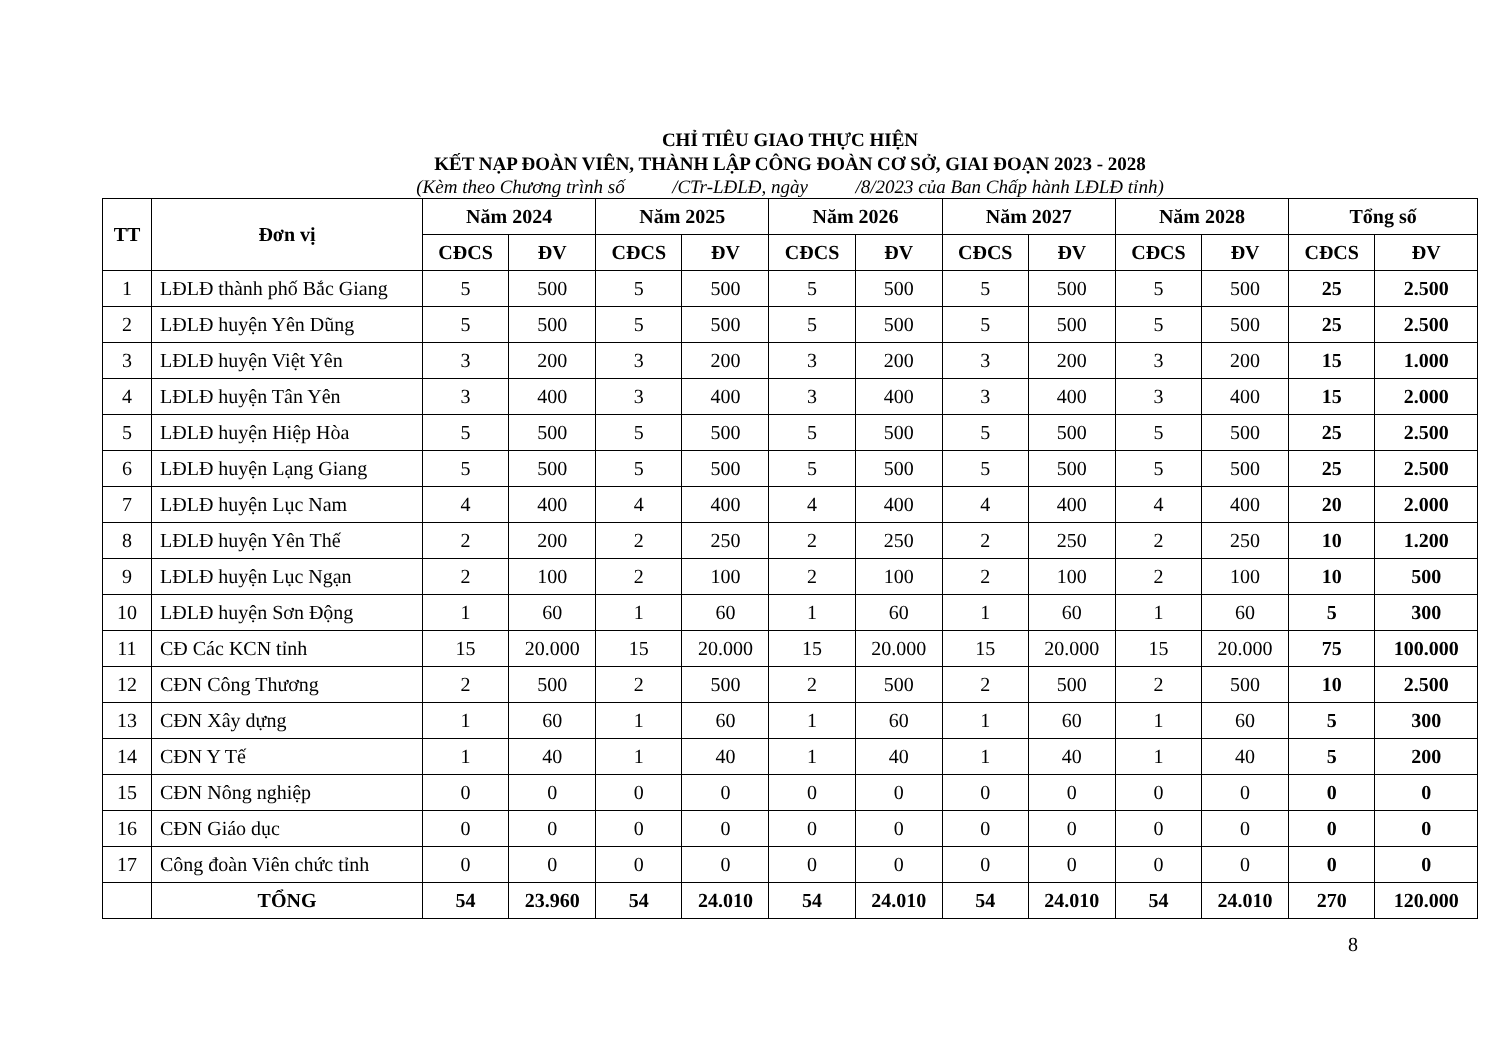CHỈ TIÊU GIAO THỰC HIỆN
KẾT NẠP ĐOÀN VIÊN, THÀNH LẬP CÔNG ĐOÀN CƠ SỞ, GIAI ĐOẠN 2023 - 2028
(Kèm theo Chương trình số /CTr-LĐLĐ, ngày /8/2023 của Ban Chấp hành LĐLĐ tỉnh)
| TT | Đơn vị | Năm 2024 | | Năm 2025 | | Năm 2026 | | Năm 2027 | | Năm 2028 | | Tổng số | |
| --- | --- | --- | --- | --- | --- | --- | --- | --- | --- | --- | --- | --- | --- |
| | | CĐCS | ĐV | CĐCS | ĐV | CĐCS | ĐV | CĐCS | ĐV | CĐCS | ĐV | CĐCS | ĐV |
| 1 | LĐLĐ thành phố Bắc Giang | 5 | 500 | 5 | 500 | 5 | 500 | 5 | 500 | 5 | 500 | 25 | 2.500 |
| 2 | LĐLĐ huyện Yên Dũng | 5 | 500 | 5 | 500 | 5 | 500 | 5 | 500 | 5 | 500 | 25 | 2.500 |
| 3 | LĐLĐ huyện Việt Yên | 3 | 200 | 3 | 200 | 3 | 200 | 3 | 200 | 3 | 200 | 15 | 1.000 |
| 4 | LĐLĐ huyện Tân Yên | 3 | 400 | 3 | 400 | 3 | 400 | 3 | 400 | 3 | 400 | 15 | 2.000 |
| 5 | LĐLĐ huyện Hiệp Hòa | 5 | 500 | 5 | 500 | 5 | 500 | 5 | 500 | 5 | 500 | 25 | 2.500 |
| 6 | LĐLĐ huyện Lạng Giang | 5 | 500 | 5 | 500 | 5 | 500 | 5 | 500 | 5 | 500 | 25 | 2.500 |
| 7 | LĐLĐ huyện Lục Nam | 4 | 400 | 4 | 400 | 4 | 400 | 4 | 400 | 4 | 400 | 20 | 2.000 |
| 8 | LĐLĐ huyện Yên Thế | 2 | 200 | 2 | 250 | 2 | 250 | 2 | 250 | 2 | 250 | 10 | 1.200 |
| 9 | LĐLĐ huyện Lục Ngạn | 2 | 100 | 2 | 100 | 2 | 100 | 2 | 100 | 2 | 100 | 10 | 500 |
| 10 | LĐLĐ huyện Sơn Động | 1 | 60 | 1 | 60 | 1 | 60 | 1 | 60 | 1 | 60 | 5 | 300 |
| 11 | CĐ Các KCN tỉnh | 15 | 20.000 | 15 | 20.000 | 15 | 20.000 | 15 | 20.000 | 15 | 20.000 | 75 | 100.000 |
| 12 | CĐN Công Thương | 2 | 500 | 2 | 500 | 2 | 500 | 2 | 500 | 2 | 500 | 10 | 2.500 |
| 13 | CĐN Xây dựng | 1 | 60 | 1 | 60 | 1 | 60 | 1 | 60 | 1 | 60 | 5 | 300 |
| 14 | CĐN Y Tế | 1 | 40 | 1 | 40 | 1 | 40 | 1 | 40 | 1 | 40 | 5 | 200 |
| 15 | CĐN Nông nghiệp | 0 | 0 | 0 | 0 | 0 | 0 | 0 | 0 | 0 | 0 | 0 | 0 |
| 16 | CĐN Giáo dục | 0 | 0 | 0 | 0 | 0 | 0 | 0 | 0 | 0 | 0 | 0 | 0 |
| 17 | Công đoàn Viên chức tỉnh | 0 | 0 | 0 | 0 | 0 | 0 | 0 | 0 | 0 | 0 | 0 | 0 |
| | TỔNG | 54 | 23.960 | 54 | 24.010 | 54 | 24.010 | 54 | 24.010 | 54 | 24.010 | 270 | 120.000 |
8